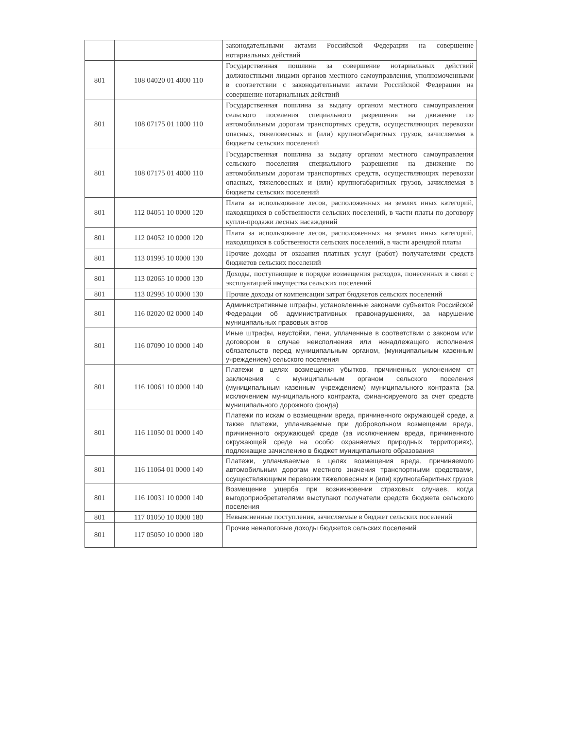| | | законодательными актами Российской Федерации на совершение нотариальных действий |
| 801 | 108 04020 01 4000 110 | Государственная пошлина за совершение нотариальных действий должностными лицами органов местного самоуправления, уполномоченными в соответствии с законодательными актами Российской Федерации на совершение нотариальных действий |
| 801 | 108 07175 01 1000 110 | Государственная пошлина за выдачу органом местного самоуправления сельского поселения специального разрешения на движение по автомобильным дорогам транспортных средств, осуществляющих перевозки опасных, тяжеловесных и (или) крупногабаритных грузов, зачисляемая в бюджеты сельских поселений |
| 801 | 108 07175 01 4000 110 | Государственная пошлина за выдачу органом местного самоуправления сельского поселения специального разрешения на движение по автомобильным дорогам транспортных средств, осуществляющих перевозки опасных, тяжеловесных и (или) крупногабаритных грузов, зачисляемая в бюджеты сельских поселений |
| 801 | 112 04051 10 0000 120 | Плата за использование лесов, расположенных на землях иных категорий, находящихся в собственности сельских поселений, в части платы по договору купли-продажи лесных насаждений |
| 801 | 112 04052 10 0000 120 | Плата за использование лесов, расположенных на землях иных категорий, находящихся в собственности сельских поселений, в части арендной платы |
| 801 | 113 01995 10 0000 130 | Прочие доходы от оказания платных услуг (работ) получателями средств бюджетов сельских поселений |
| 801 | 113 02065 10 0000 130 | Доходы, поступающие в порядке возмещения расходов, понесенных в связи с эксплуатацией имущества сельских поселений |
| 801 | 113 02995 10 0000 130 | Прочие доходы от компенсации затрат бюджетов сельских поселений |
| 801 | 116 02020 02 0000 140 | Административные штрафы, установленные законами субъектов Российской Федерации об административных правонарушениях, за нарушение муниципальных правовых актов |
| 801 | 116 07090 10 0000 140 | Иные штрафы, неустойки, пени, уплаченные в соответствии с законом или договором в случае неисполнения или ненадлежащего исполнения обязательств перед муниципальным органом, (муниципальным казенным учреждением) сельского поселения |
| 801 | 116 10061 10 0000 140 | Платежи в целях возмещения убытков, причиненных уклонением от заключения с муниципальным органом сельского поселения (муниципальным казенным учреждением) муниципального контракта (за исключением муниципального контракта, финансируемого за счет средств муниципального дорожного фонда) |
| 801 | 116 11050 01 0000 140 | Платежи по искам о возмещении вреда, причиненного окружающей среде, а также платежи, уплачиваемые при добровольном возмещении вреда, причиненного окружающей среде (за исключением вреда, причиненного окружающей среде на особо охраняемых природных территориях), подлежащие зачислению в бюджет муниципального образования |
| 801 | 116 11064 01 0000 140 | Платежи, уплачиваемые в целях возмещения вреда, причиняемого автомобильным дорогам местного значения транспортными средствами, осуществляющими перевозки тяжеловесных и (или) крупногабаритных грузов |
| 801 | 116 10031 10 0000 140 | Возмещение ущерба при возникновении страховых случаев, когда выгодоприобретателями выступают получатели средств бюджета сельского поселения |
| 801 | 117 01050 10 0000 180 | Невыясненные поступления, зачисляемые в бюджет сельских поселений |
| 801 | 117 05050 10 0000 180 | Прочие неналоговые доходы бюджетов сельских поселений |